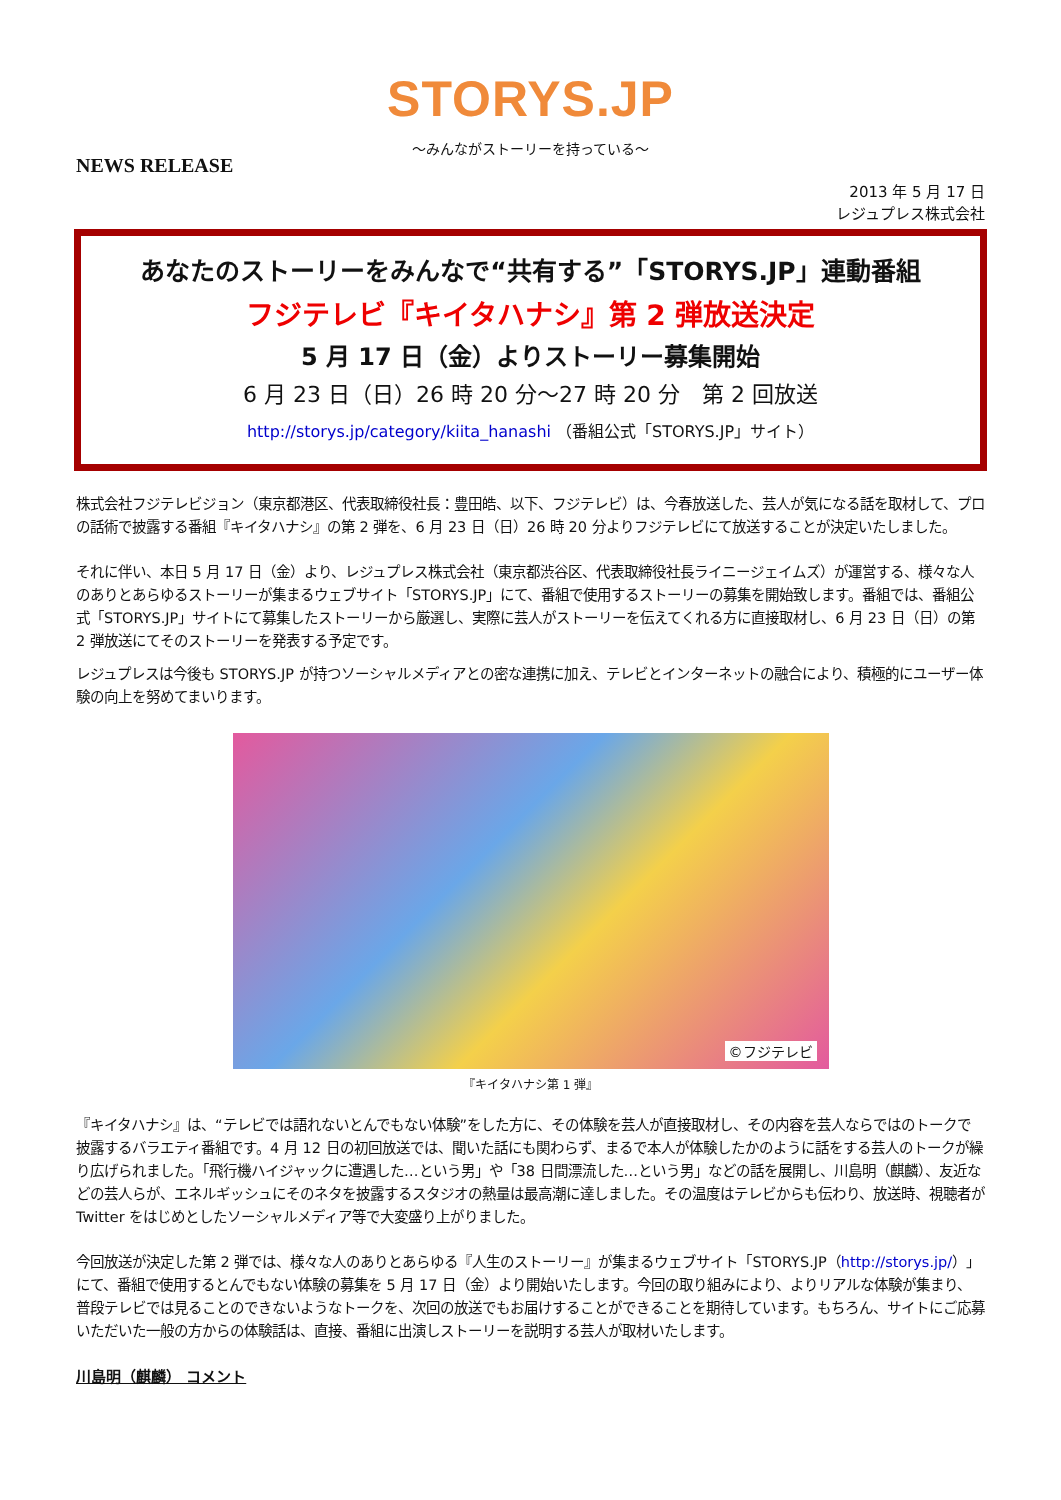STORYS.JP
～みんながストーリーを持っている～
NEWS RELEASE
2013 年 5 月 17 日
レジュプレス株式会社
あなたのストーリーをみんなで“共有する”「STORYS.JP」連動番組
フジテレビ『キイタハナシ』第 2 弾放送決定
5 月 17 日（金）よりストーリー募集開始
6 月 23 日（日）26 時 20 分～27 時 20 分　第 2 回放送
http://storys.jp/category/kiita_hanashi （番組公式「STORYS.JP」サイト）
株式会社フジテレビジョン（東京都港区、代表取締役社長：豊田皓、以下、フジテレビ）は、今春放送した、芸人が気になる話を取材して、プロの話術で披露する番組『キイタハナシ』の第 2 弾を、6 月 23 日（日）26 時 20 分よりフジテレビにて放送することが決定いたしました。
それに伴い、本日 5 月 17 日（金）より、レジュプレス株式会社（東京都渋谷区、代表取締役社長ライニージェイムズ）が運営する、様々な人のありとあらゆるストーリーが集まるウェブサイト「STORYS.JP」にて、番組で使用するストーリーの募集を開始致します。番組では、番組公式「STORYS.JP」サイトにて募集したストーリーから厳選し、実際に芸人がストーリーを伝えてくれる方に直接取材し、6 月 23 日（日）の第 2 弾放送にてそのストーリーを発表する予定です。
レジュプレスは今後も STORYS.JP が持つソーシャルメディアとの密な連携に加え、テレビとインターネットの融合により、積極的にユーザー体験の向上を努めてまいります。
©フジテレビ
『キイタハナシ第 1 弾』
『キイタハナシ』は、“テレビでは語れないとんでもない体験”をした方に、その体験を芸人が直接取材し、その内容を芸人ならではのトークで披露するバラエティ番組です。4 月 12 日の初回放送では、聞いた話にも関わらず、まるで本人が体験したかのように話をする芸人のトークが繰り広げられました。「飛行機ハイジャックに遭遇した…という男」や「38 日間漂流した…という男」などの話を展開し、川島明（麒麟）、友近などの芸人らが、エネルギッシュにそのネタを披露するスタジオの熱量は最高潮に達しました。その温度はテレビからも伝わり、放送時、視聴者が Twitter をはじめとしたソーシャルメディア等で大変盛り上がりました。
今回放送が決定した第 2 弾では、様々な人のありとあらゆる『人生のストーリー』が集まるウェブサイト「STORYS.JP（http://storys.jp/）」にて、番組で使用するとんでもない体験の募集を 5 月 17 日（金）より開始いたします。今回の取り組みにより、よりリアルな体験が集まり、普段テレビでは見ることのできないようなトークを、次回の放送でもお届けすることができることを期待しています。もちろん、サイトにご応募いただいた一般の方からの体験話は、直接、番組に出演しストーリーを説明する芸人が取材いたします。
川島明（麒麟） コメント